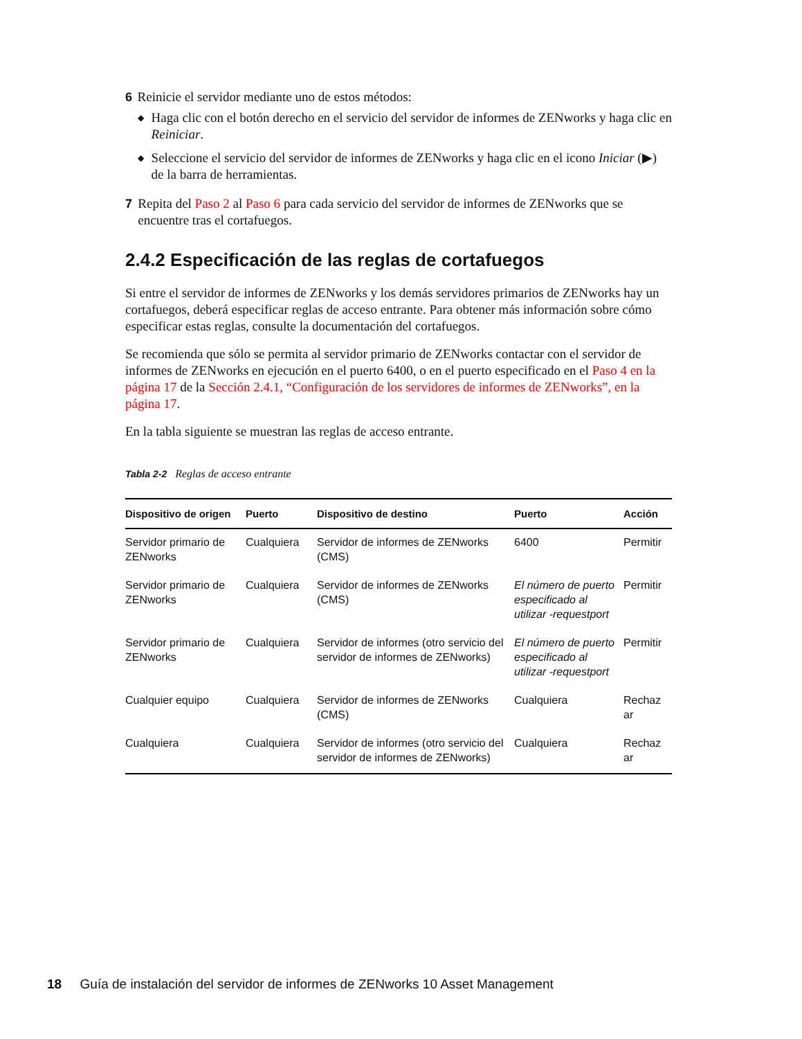6 Reinicie el servidor mediante uno de estos métodos:
◆ Haga clic con el botón derecho en el servicio del servidor de informes de ZENworks y haga clic en Reiniciar.
◆ Seleccione el servicio del servidor de informes de ZENworks y haga clic en el icono Iniciar (▶) de la barra de herramientas.
7 Repita del Paso 2 al Paso 6 para cada servicio del servidor de informes de ZENworks que se encuentre tras el cortafuegos.
2.4.2 Especificación de las reglas de cortafuegos
Si entre el servidor de informes de ZENworks y los demás servidores primarios de ZENworks hay un cortafuegos, deberá especificar reglas de acceso entrante. Para obtener más información sobre cómo especificar estas reglas, consulte la documentación del cortafuegos.
Se recomienda que sólo se permita al servidor primario de ZENworks contactar con el servidor de informes de ZENworks en ejecución en el puerto 6400, o en el puerto especificado en el Paso 4 en la página 17 de la Sección 2.4.1, “Configuración de los servidores de informes de ZENworks”, en la página 17.
En la tabla siguiente se muestran las reglas de acceso entrante.
Tabla 2-2 Reglas de acceso entrante
| Dispositivo de origen | Puerto | Dispositivo de destino | Puerto | Acción |
| --- | --- | --- | --- | --- |
| Servidor primario de ZENworks | Cualquiera | Servidor de informes de ZENworks (CMS) | 6400 | Permitir |
| Servidor primario de ZENworks | Cualquiera | Servidor de informes de ZENworks (CMS) | El número de puerto especificado al utilizar -requestport | Permitir |
| Servidor primario de ZENworks | Cualquiera | Servidor de informes (otro servicio del servidor de informes de ZENworks) | El número de puerto especificado al utilizar -requestport | Permitir |
| Cualquier equipo | Cualquiera | Servidor de informes de ZENworks (CMS) | Cualquiera | Rechaz ar |
| Cualquiera | Cualquiera | Servidor de informes (otro servicio del servidor de informes de ZENworks) | Cualquiera | Rechaz ar |
18 Guía de instalación del servidor de informes de ZENworks 10 Asset Management